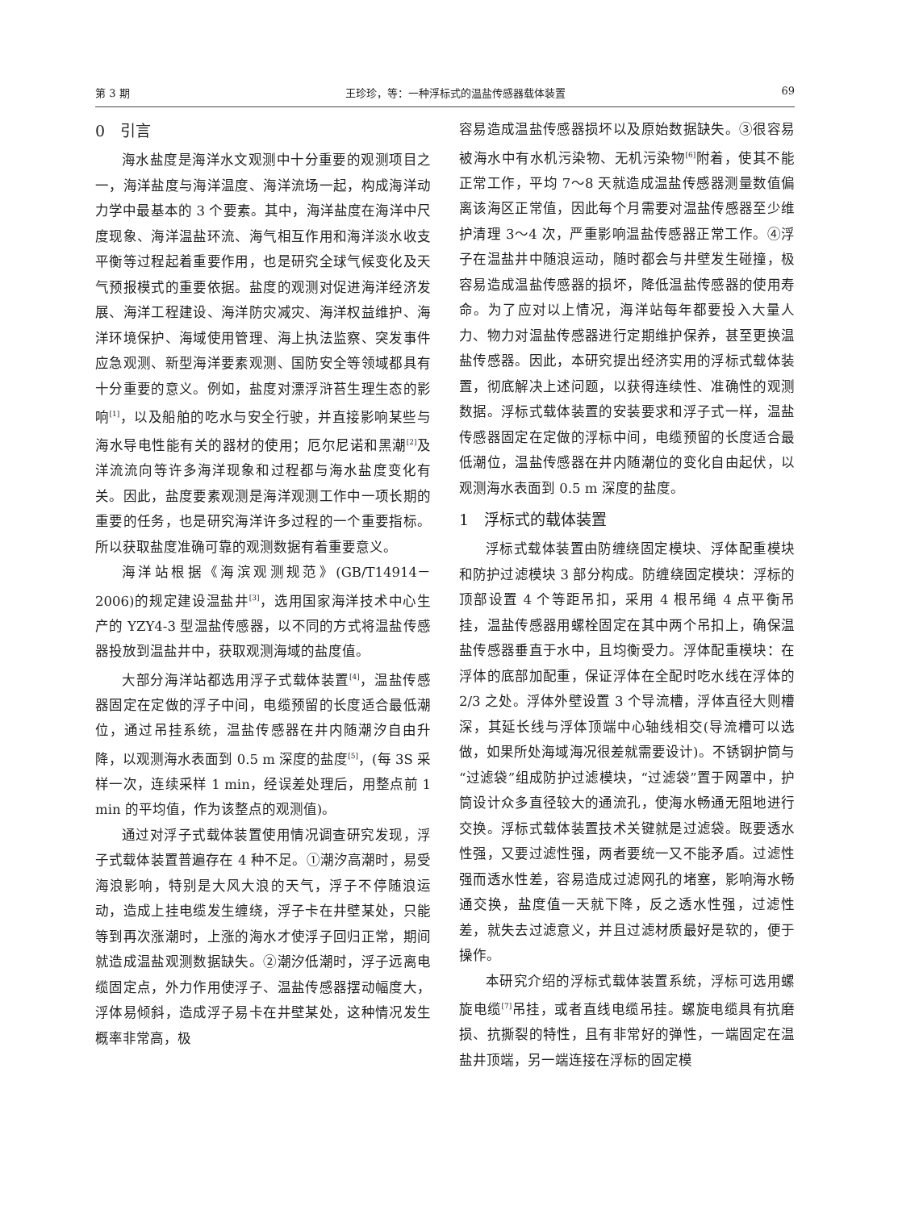第 3 期 王珍珍，等：一种浮标式的温盐传感器载体装置 69
0　引言
海水盐度是海洋水文观测中十分重要的观测项目之一，海洋盐度与海洋温度、海洋流场一起，构成海洋动力学中最基本的 3 个要素。其中，海洋盐度在海洋中尺度现象、海洋温盐环流、海气相互作用和海洋淡水收支平衡等过程起着重要作用，也是研究全球气候变化及天气预报模式的重要依据。盐度的观测对促进海洋经济发展、海洋工程建设、海洋防灾减灾、海洋权益维护、海洋环境保护、海域使用管理、海上执法监察、突发事件应急观测、新型海洋要素观测、国防安全等领域都具有十分重要的意义。例如，盐度对漂浮浒苔生理生态的影响<sup>[1]</sup>，以及船舶的吃水与安全行驶，并直接影响某些与海水导电性能有关的器材的使用；厄尔尼诺和黑潮<sup>[2]</sup>及洋流流向等许多海洋现象和过程都与海水盐度变化有关。因此，盐度要素观测是海洋观测工作中一项长期的重要的任务，也是研究海洋许多过程的一个重要指标。所以获取盐度准确可靠的观测数据有着重要意义。
海洋站根据《海滨观测规范》(GB/T14914－2006)的规定建设温盐井<sup>[3]</sup>，选用国家海洋技术中心生产的 YZY4-3 型温盐传感器，以不同的方式将温盐传感器投放到温盐井中，获取观测海域的盐度值。
大部分海洋站都选用浮子式载体装置<sup>[4]</sup>，温盐传感器固定在定做的浮子中间，电缆预留的长度适合最低潮位，通过吊挂系统，温盐传感器在井内随潮汐自由升降，以观测海水表面到 0.5 m 深度的盐度<sup>[5]</sup>，(每 3S 采样一次，连续采样 1 min，经误差处理后，用整点前 1 min 的平均值，作为该整点的观测值)。
通过对浮子式载体装置使用情况调查研究发现，浮子式载体装置普遍存在 4 种不足。①潮汐高潮时，易受海浪影响，特别是大风大浪的天气，浮子不停随浪运动，造成上挂电缆发生缠绕，浮子卡在井壁某处，只能等到再次涨潮时，上涨的海水才使浮子回归正常，期间就造成温盐观测数据缺失。②潮汐低潮时，浮子远离电缆固定点，外力作用使浮子、温盐传感器摆动幅度大，浮体易倾斜，造成浮子易卡在井壁某处，这种情况发生概率非常高，极
容易造成温盐传感器损坏以及原始数据缺失。③很容易被海水中有水机污染物、无机污染物<sup>[6]</sup>附着，使其不能正常工作，平均 7～8 天就造成温盐传感器测量数值偏离该海区正常值，因此每个月需要对温盐传感器至少维护清理 3～4 次，严重影响温盐传感器正常工作。④浮子在温盐井中随浪运动，随时都会与井壁发生碰撞，极容易造成温盐传感器的损坏，降低温盐传感器的使用寿命。为了应对以上情况，海洋站每年都要投入大量人力、物力对温盐传感器进行定期维护保养，甚至更换温盐传感器。因此，本研究提出经济实用的浮标式载体装置，彻底解决上述问题，以获得连续性、准确性的观测数据。浮标式载体装置的安装要求和浮子式一样，温盐传感器固定在定做的浮标中间，电缆预留的长度适合最低潮位，温盐传感器在井内随潮位的变化自由起伏，以观测海水表面到 0.5 m 深度的盐度。
1　浮标式的载体装置
浮标式载体装置由防缠绕固定模块、浮体配重模块和防护过滤模块 3 部分构成。防缠绕固定模块：浮标的顶部设置 4 个等距吊扣，采用 4 根吊绳 4 点平衡吊挂，温盐传感器用螺栓固定在其中两个吊扣上，确保温盐传感器垂直于水中，且均衡受力。浮体配重模块：在浮体的底部加配重，保证浮体在全配时吃水线在浮体的 2/3 之处。浮体外壁设置 3 个导流槽，浮体直径大则槽深，其延长线与浮体顶端中心轴线相交(导流槽可以选做，如果所处海域海况很差就需要设计)。不锈钢护筒与“过滤袋”组成防护过滤模块，“过滤袋”置于网罩中，护筒设计众多直径较大的通流孔，使海水畅通无阻地进行交换。浮标式载体装置技术关键就是过滤袋。既要透水性强，又要过滤性强，两者要统一又不能矛盾。过滤性强而透水性差，容易造成过滤网孔的堵塞，影响海水畅通交换，盐度值一天就下降，反之透水性强，过滤性差，就失去过滤意义，并且过滤材质最好是软的，便于操作。
本研究介绍的浮标式载体装置系统，浮标可选用螺旋电缆<sup>[7]</sup>吊挂，或者直线电缆吊挂。螺旋电缆具有抗磨损、抗撕裂的特性，且有非常好的弹性，一端固定在温盐井顶端，另一端连接在浮标的固定模